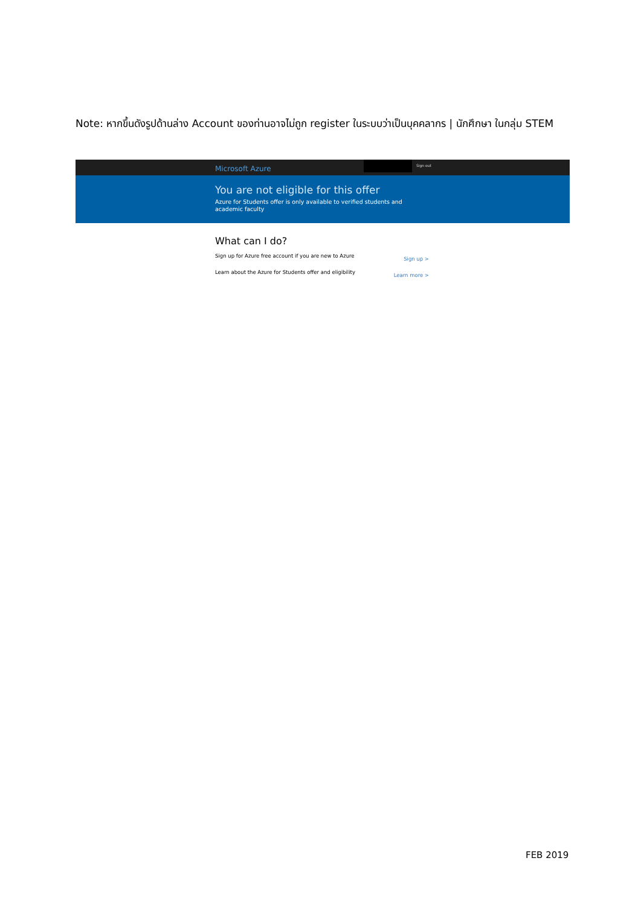Note: หากขึ้นดังรูปด้านล่าง Account ของท่านอาจไม่ถูก register ในระบบว่าเป็นบุคคลากร | นักศึกษา ในกลุ่ม STEM
Microsoft Azure Sign out
You are not eligible for this offer
Azure for Students offer is only available to verified students and academic faculty
What can I do?
Sign up for Azure free account if you are new to Azure Sign up >
Learn about the Azure for Students offer and eligibility Learn more >
FEB 2019